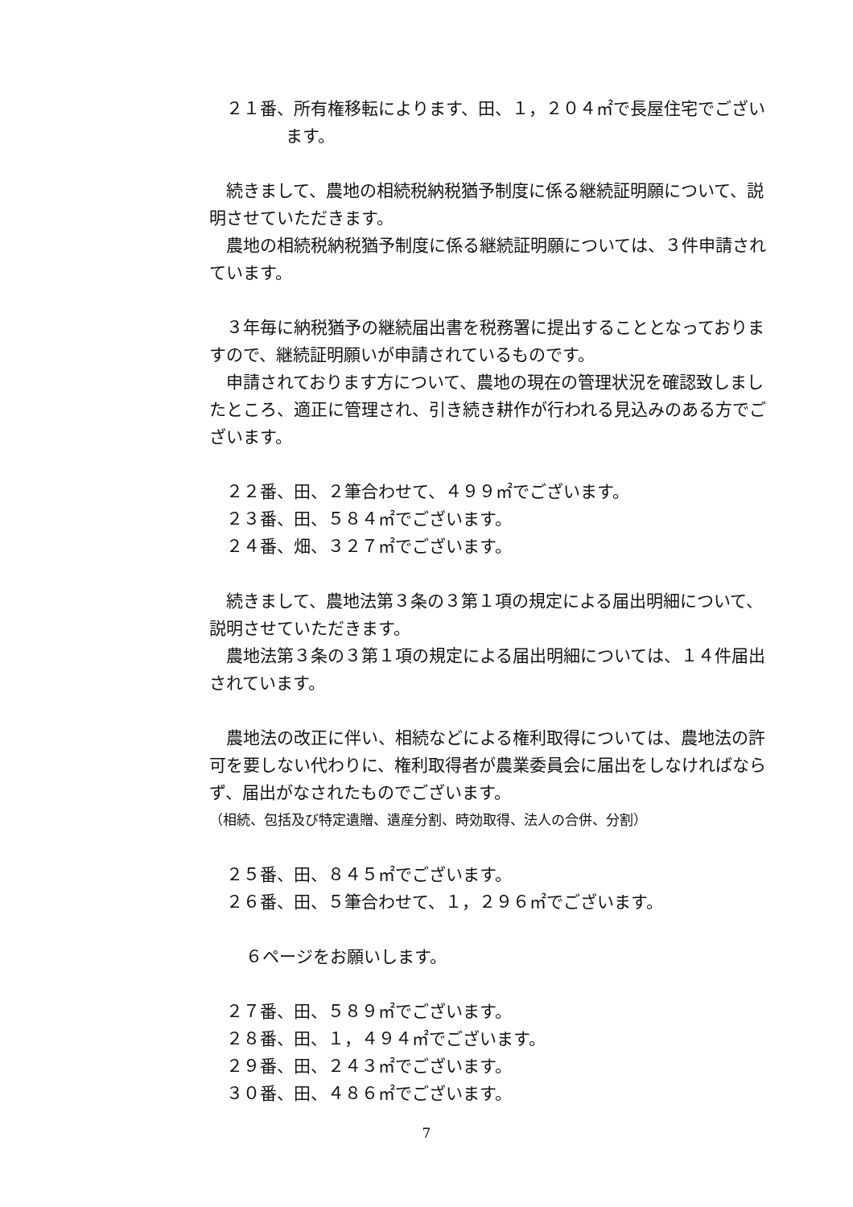２１番、所有権移転によります、田、１，２０４㎡で長屋住宅でござい
ます。
続きまして、農地の相続税納税猶予制度に係る継続証明願について、説明させていただきます。
農地の相続税納税猶予制度に係る継続証明願については、３件申請されています。
３年毎に納税猶予の継続届出書を税務署に提出することとなっておりますので、継続証明願いが申請されているものです。
申請されております方について、農地の現在の管理状況を確認致しましたところ、適正に管理され、引き続き耕作が行われる見込みのある方でございます。
２２番、田、２筆合わせて、４９９㎡でございます。
２３番、田、５８４㎡でございます。
２４番、畑、３２７㎡でございます。
続きまして、農地法第３条の３第１項の規定による届出明細について、説明させていただきます。
農地法第３条の３第１項の規定による届出明細については、１４件届出されています。
農地法の改正に伴い、相続などによる権利取得については、農地法の許可を要しない代わりに、権利取得者が農業委員会に届出をしなければならず、届出がなされたものでございます。
（相続、包括及び特定遺贈、遺産分割、時効取得、法人の合併、分割）
２５番、田、８４５㎡でございます。
２６番、田、５筆合わせて、１，２９６㎡でございます。
６ページをお願いします。
２７番、田、５８９㎡でございます。
２８番、田、１，４９４㎡でございます。
２９番、田、２４３㎡でございます。
３０番、田、４８６㎡でございます。
7